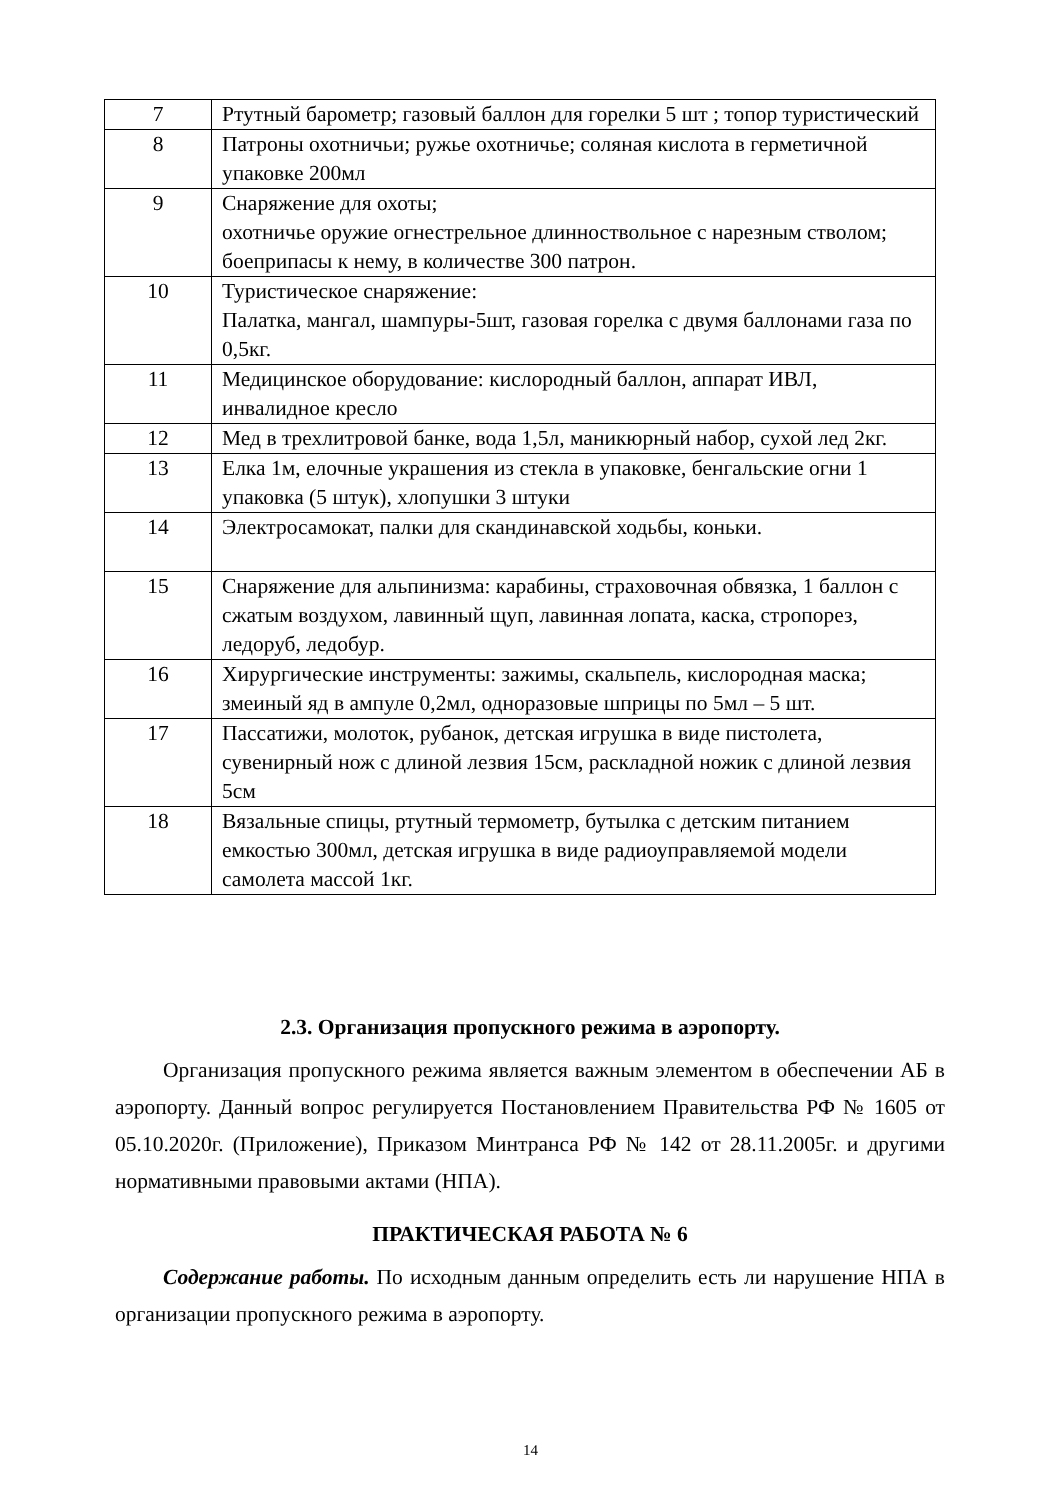| 7 | Ртутный барометр; газовый баллон для горелки 5 шт ; топор туристический |
| 8 | Патроны охотничьи; ружье охотничье; соляная кислота в герметичной упаковке 200мл |
| 9 | Снаряжение для охоты; охотничье оружие огнестрельное длинноствольное с нарезным стволом; боеприпасы к нему, в количестве 300 патрон. |
| 10 | Туристическое снаряжение: Палатка, мангал, шампуры-5шт, газовая горелка с двумя баллонами газа по 0,5кг. |
| 11 | Медицинское оборудование: кислородный баллон, аппарат ИВЛ, инвалидное кресло |
| 12 | Мед в трехлитровой банке, вода 1,5л, маникюрный набор, сухой лед 2кг. |
| 13 | Елка 1м, елочные украшения из стекла в упаковке, бенгальские огни 1 упаковка (5 штук), хлопушки 3 штуки |
| 14 | Электросамокат, палки для скандинавской ходьбы, коньки. |
| 15 | Снаряжение для альпинизма: карабины, страховочная обвязка, 1 баллон с сжатым воздухом, лавинный щуп, лавинная лопата, каска, стропорез, ледоруб, ледобур. |
| 16 | Хирургические инструменты: зажимы, скальпель, кислородная маска; змеиный яд в ампуле 0,2мл, одноразовые шприцы по 5мл – 5 шт. |
| 17 | Пассатижи, молоток, рубанок, детская игрушка в виде пистолета, сувенирный нож с длиной лезвия 15см, раскладной ножик с длиной лезвия 5см |
| 18 | Вязальные спицы, ртутный термометр, бутылка с детским питанием емкостью 300мл, детская игрушка в виде радиоуправляемой модели самолета массой 1кг. |
2.3. Организация пропускного режима в аэропорту.
Организация пропускного режима является важным элементом в обеспечении АБ в аэропорту. Данный вопрос регулируется Постановлением Правительства РФ № 1605 от 05.10.2020г. (Приложение), Приказом Минтранса РФ № 142 от 28.11.2005г. и другими нормативными правовыми актами (НПА).
ПРАКТИЧЕСКАЯ РАБОТА № 6
Содержание работы. По исходным данным определить есть ли нарушение НПА в организации пропускного режима в аэропорту.
14